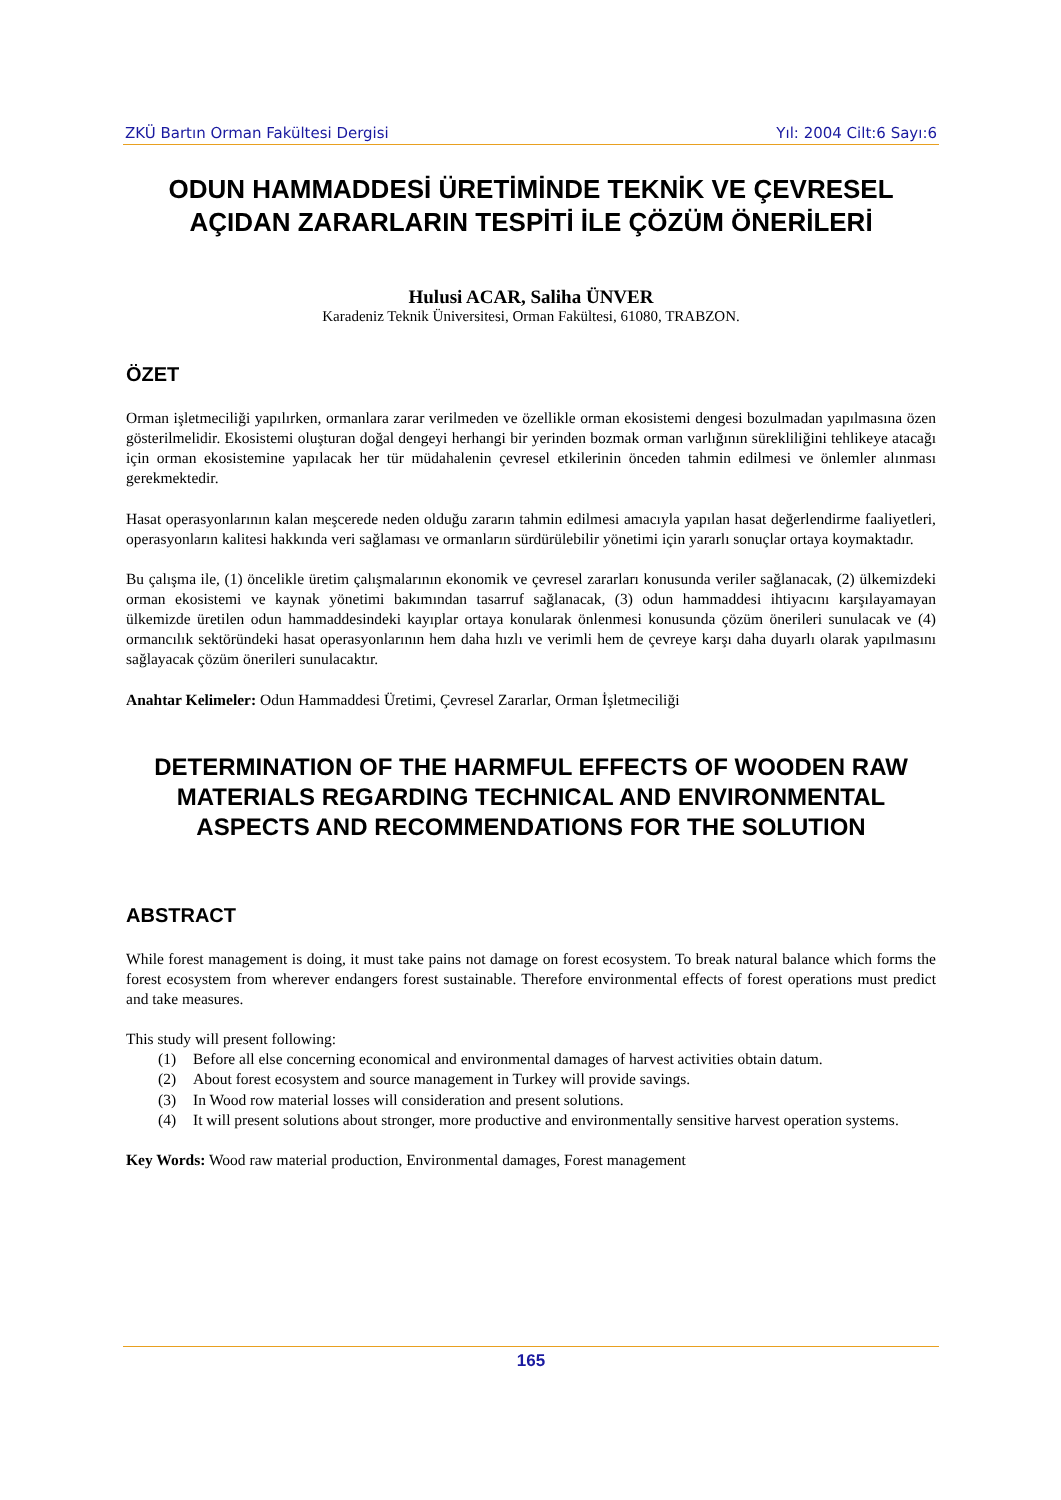ZKÜ Bartın Orman Fakültesi Dergisi Yıl: 2004 Cilt:6 Sayı:6
ODUN HAMMADDESİ ÜRETİMİNDE TEKNİK VE ÇEVRESEL AÇIDAN ZARARLARIN TESPİTİ İLE ÇÖZÜM ÖNERİLERİ
Hulusi ACAR, Saliha ÜNVER
Karadeniz Teknik Üniversitesi, Orman Fakültesi, 61080, TRABZON.
ÖZET
Orman işletmeciliği yapılırken, ormanlara zarar verilmeden ve özellikle orman ekosistemi dengesi bozulmadan yapılmasına özen gösterilmelidir. Ekosistemi oluşturan doğal dengeyi herhangi bir yerinden bozmak orman varlığının sürekliliğini tehlikeye atacağı için orman ekosistemine yapılacak her tür müdahalenin çevresel etkilerinin önceden tahmin edilmesi ve önlemler alınması gerekmektedir.
Hasat operasyonlarının kalan meşcerede neden olduğu zararın tahmin edilmesi amacıyla yapılan hasat değerlendirme faaliyetleri, operasyonların kalitesi hakkında veri sağlaması ve ormanların sürdürülebilir yönetimi için yararlı sonuçlar ortaya koymaktadır.
Bu çalışma ile, (1) öncelikle üretim çalışmalarının ekonomik ve çevresel zararları konusunda veriler sağlanacak, (2) ülkemizdeki orman ekosistemi ve kaynak yönetimi bakımından tasarruf sağlanacak, (3) odun hammaddesi ihtiyacını karşılayamayan ülkemizde üretilen odun hammaddesindeki kayıplar ortaya konularak önlenmesi konusunda çözüm önerileri sunulacak ve (4) ormancılık sektöründeki hasat operasyonlarının hem daha hızlı ve verimli hem de çevreye karşı daha duyarlı olarak yapılmasını sağlayacak çözüm önerileri sunulacaktır.
Anahtar Kelimeler: Odun Hammaddesi Üretimi, Çevresel Zararlar, Orman İşletmeciliği
DETERMINATION OF THE HARMFUL EFFECTS OF WOODEN RAW MATERIALS REGARDING TECHNICAL AND ENVIRONMENTAL ASPECTS AND RECOMMENDATIONS FOR THE SOLUTION
ABSTRACT
While forest management is doing, it must take pains not damage on forest ecosystem. To break natural balance which forms the forest ecosystem from wherever endangers forest sustainable. Therefore environmental effects of forest operations must predict and take measures.
This study will present following:
(1) Before all else concerning economical and environmental damages of harvest activities obtain datum.
(2) About forest ecosystem and source management in Turkey will provide savings.
(3) In Wood row material losses will consideration and present solutions.
(4) It will present solutions about stronger, more productive and environmentally sensitive harvest operation systems.
Key Words: Wood raw material production, Environmental damages, Forest management
165